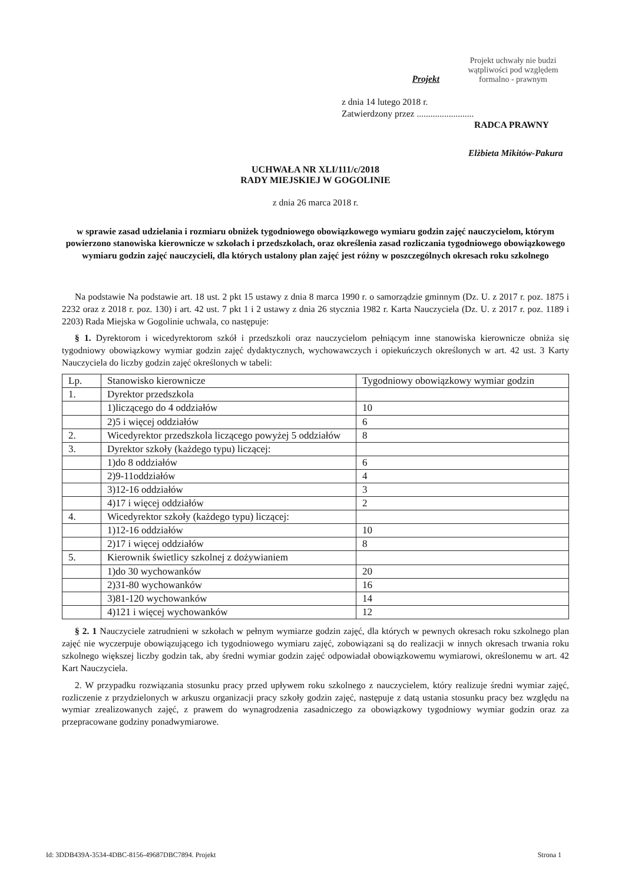Projekt
Projekt uchwały nie budzi wątpliwości pod względem formalno - prawnym
z dnia 14 lutego 2018 r.
Zatwierdzony przez .........................
RADCA PRAWNY
Elżbieta Mikitów-Pakura
UCHWAŁA NR XLI/111/c/2018
RADY MIEJSKIEJ W GOGOLINIE
z dnia 26 marca 2018 r.
w sprawie zasad udzielania i rozmiaru obniżek tygodniowego obowiązkowego wymiaru godzin zajęć nauczycielom, którym powierzono stanowiska kierownicze w szkołach i przedszkolach, oraz określenia zasad rozliczania tygodniowego obowiązkowego wymiaru godzin zajęć nauczycieli, dla których ustalony plan zajęć jest różny w poszczególnych okresach roku szkolnego
Na podstawie Na podstawie art. 18 ust. 2 pkt 15 ustawy z dnia 8 marca 1990 r. o samorządzie gminnym (Dz. U. z 2017 r. poz. 1875 i 2232 oraz z 2018 r. poz. 130) i art. 42 ust. 7 pkt 1 i 2 ustawy z dnia 26 stycznia 1982 r. Karta Nauczyciela (Dz. U. z 2017 r. poz. 1189 i 2203) Rada Miejska w Gogolinie uchwala, co następuje:
§ 1. Dyrektorom i wicedyrektorom szkół i przedszkoli oraz nauczycielom pełniącym inne stanowiska kierownicze obniża się tygodniowy obowiązkowy wymiar godzin zajęć dydaktycznych, wychowawczych i opiekuńczych określonych w art. 42 ust. 3 Karty Nauczyciela do liczby godzin zajęć określonych w tabeli:
| Lp. | Stanowisko kierownicze | Tygodniowy obowiązkowy wymiar godzin |
| 1. | Dyrektor przedszkola | |
| | 1)liczącego do 4 oddziałów | 10 |
| | 2)5 i więcej oddziałów | 6 |
| 2. | Wicedyrektor przedszkola liczącego powyżej 5 oddziałów | 8 |
| 3. | Dyrektor szkoły (każdego typu) liczącej: | |
| | 1)do 8 oddziałów | 6 |
| | 2)9-11oddziałów | 4 |
| | 3)12-16 oddziałów | 3 |
| | 4)17 i więcej oddziałów | 2 |
| 4. | Wicedyrektor szkoły (każdego typu) liczącej: | |
| | 1)12-16 oddziałów | 10 |
| | 2)17 i więcej oddziałów | 8 |
| 5. | Kierownik świetlicy szkolnej z dożywianiem | |
| | 1)do 30 wychowanków | 20 |
| | 2)31-80 wychowanków | 16 |
| | 3)81-120 wychowanków | 14 |
| | 4)121 i więcej wychowanków | 12 |
§ 2. 1 Nauczyciele zatrudnieni w szkołach w pełnym wymiarze godzin zajęć, dla których w pewnych okresach roku szkolnego plan zajęć nie wyczerpuje obowiązującego ich tygodniowego wymiaru zajęć, zobowiązani są do realizacji w innych okresach trwania roku szkolnego większej liczby godzin tak, aby średni wymiar godzin zajęć odpowiadał obowiązkowemu wymiarowi, określonemu w art. 42 Kart Nauczyciela.
2. W przypadku rozwiązania stosunku pracy przed upływem roku szkolnego z nauczycielem, który realizuje średni wymiar zajęć, rozliczenie z przydzielonych w arkuszu organizacji pracy szkoły godzin zajęć, następuje z datą ustania stosunku pracy bez względu na wymiar zrealizowanych zajęć, z prawem do wynagrodzenia zasadniczego za obowiązkowy tygodniowy wymiar godzin oraz za przepracowane godziny ponadwymiarowe.
Id: 3DDB439A-3534-4DBC-8156-49687DBC7894. Projekt Strona 1